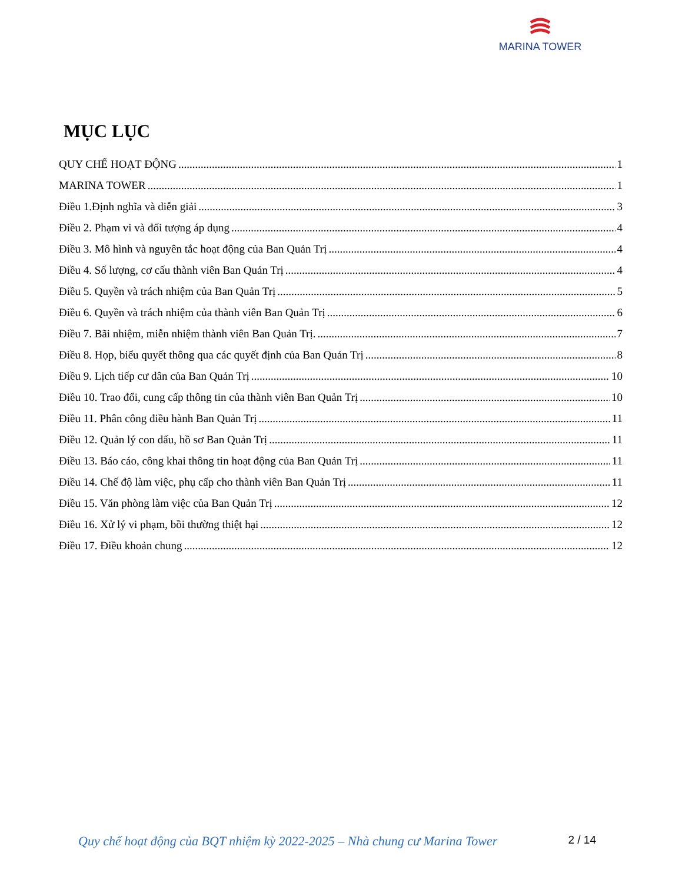MARINA TOWER
MỤC LỤC
QUY CHẾ HOẠT ĐỘNG 1
MARINA TOWER 1
Điều 1.Định nghĩa và diễn giải 3
Điều 2. Phạm vi và đối tượng áp dụng 4
Điều 3. Mô hình và nguyên tắc hoạt động của Ban Quản Trị 4
Điều 4. Số lượng, cơ cấu thành viên Ban Quản Trị 4
Điều 5. Quyền và trách nhiệm của Ban Quản Trị 5
Điều 6. Quyền và trách nhiệm của thành viên Ban Quản Trị 6
Điều 7. Bãi nhiệm, miễn nhiệm thành viên Ban Quản Trị. 7
Điều 8. Họp, biểu quyết thông qua các quyết định của Ban Quản Trị 8
Điều 9. Lịch tiếp cư dân của Ban Quản Trị 10
Điều 10. Trao đổi, cung cấp thông tin của thành viên Ban Quản Trị 10
Điều 11. Phân công điều hành Ban Quản Trị 11
Điều 12. Quản lý con dấu, hồ sơ Ban Quản Trị 11
Điều 13. Báo cáo, công khai thông tin hoạt động của Ban Quản Trị 11
Điều 14. Chế độ làm việc, phụ cấp cho thành viên Ban Quản Trị 11
Điều 15. Văn phòng làm việc của Ban Quản Trị 12
Điều 16. Xử lý vi phạm, bồi thường thiệt hại 12
Điều 17. Điều khoản chung 12
Quy chế hoạt động của BQT nhiệm kỳ 2022-2025 – Nhà chung cư Marina Tower 2 / 14